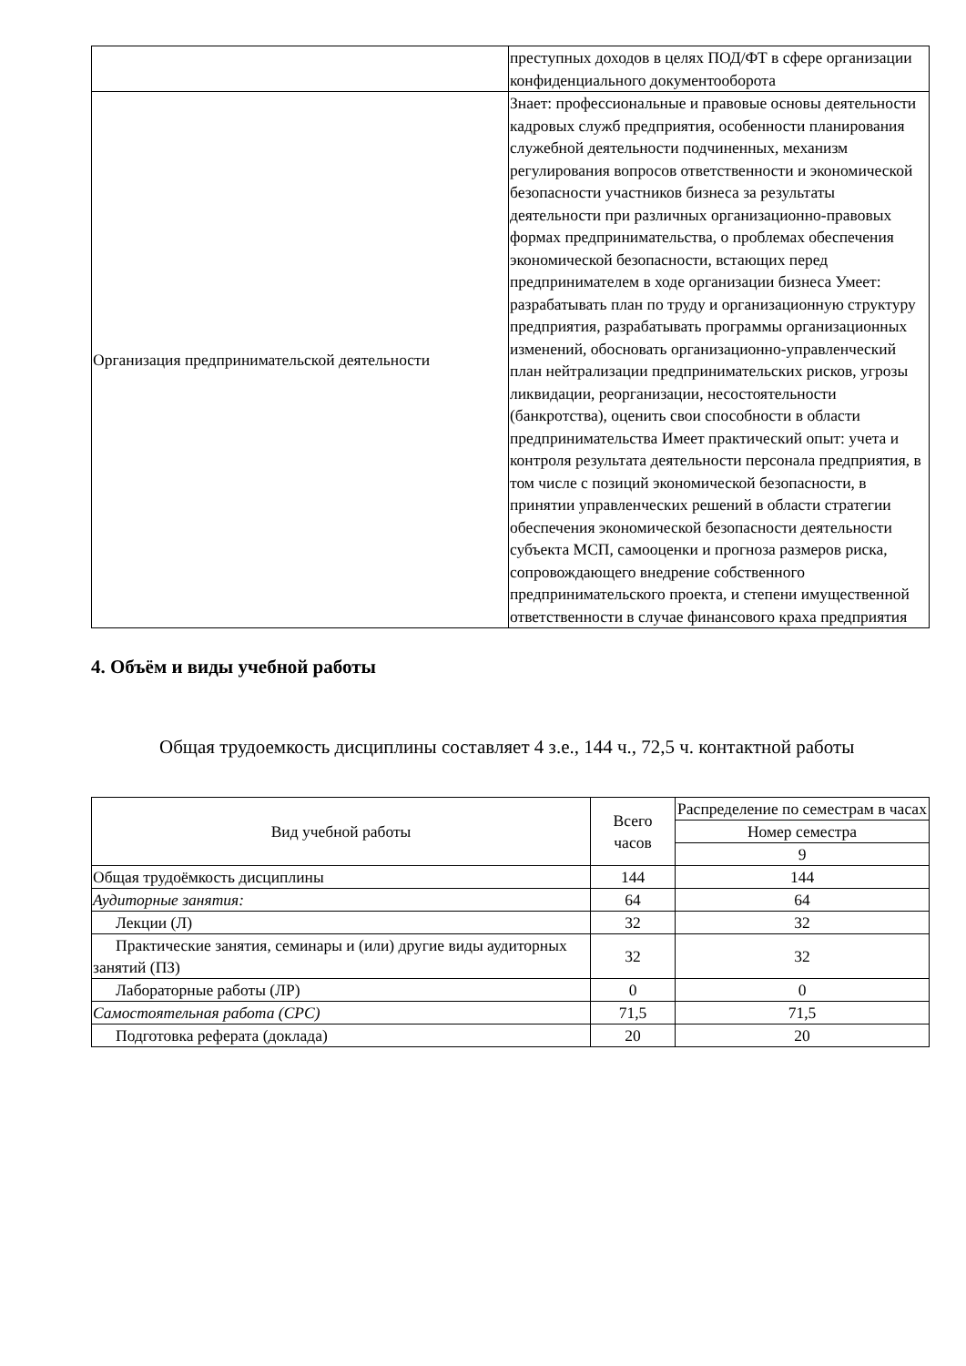| | преступных доходов в целях ПОД/ФТ в сфере организации конфиденциального документооборота |
| Организация предпринимательской деятельности | Знает: профессиональные и правовые основы деятельности кадровых служб предприятия, особенности планирования служебной деятельности подчиненных, механизм регулирования вопросов ответственности и экономической безопасности участников бизнеса за результаты деятельности при различных организационно-правовых формах предпринимательства, о проблемах обеспечения экономической безопасности, встающих перед предпринимателем в ходе организации бизнеса Умеет: разрабатывать план по труду и организационную структуру предприятия, разрабатывать программы организационных изменений, обосновать организационно-управленческий план нейтрализации предпринимательских рисков, угрозы ликвидации, реорганизации, несостоятельности (банкротства), оценить свои способности в области предпринимательства Имеет практический опыт: учета и контроля результата деятельности персонала предприятия, в том числе с позиций экономической безопасности, в принятии управленческих решений в области стратегии обеспечения экономической безопасности деятельности субъекта МСП, самооценки и прогноза размеров риска, сопровождающего внедрение собственного предпринимательского проекта, и степени имущественной ответственности в случае финансового краха предприятия |
4. Объём и виды учебной работы
Общая трудоемкость дисциплины составляет 4 з.е., 144 ч., 72,5 ч. контактной работы
| Вид учебной работы | Всего часов | Распределение по семестрам в часах |
| --- | --- | --- |
| | | Номер семестра |
| | | 9 |
| Общая трудоёмкость дисциплины | 144 | 144 |
| Аудиторные занятия: | 64 | 64 |
| Лекции (Л) | 32 | 32 |
| Практические занятия, семинары и (или) другие виды аудиторных занятий (ПЗ) | 32 | 32 |
| Лабораторные работы (ЛР) | 0 | 0 |
| Самостоятельная работа (СРС) | 71,5 | 71,5 |
| Подготовка реферата (доклада) | 20 | 20 |